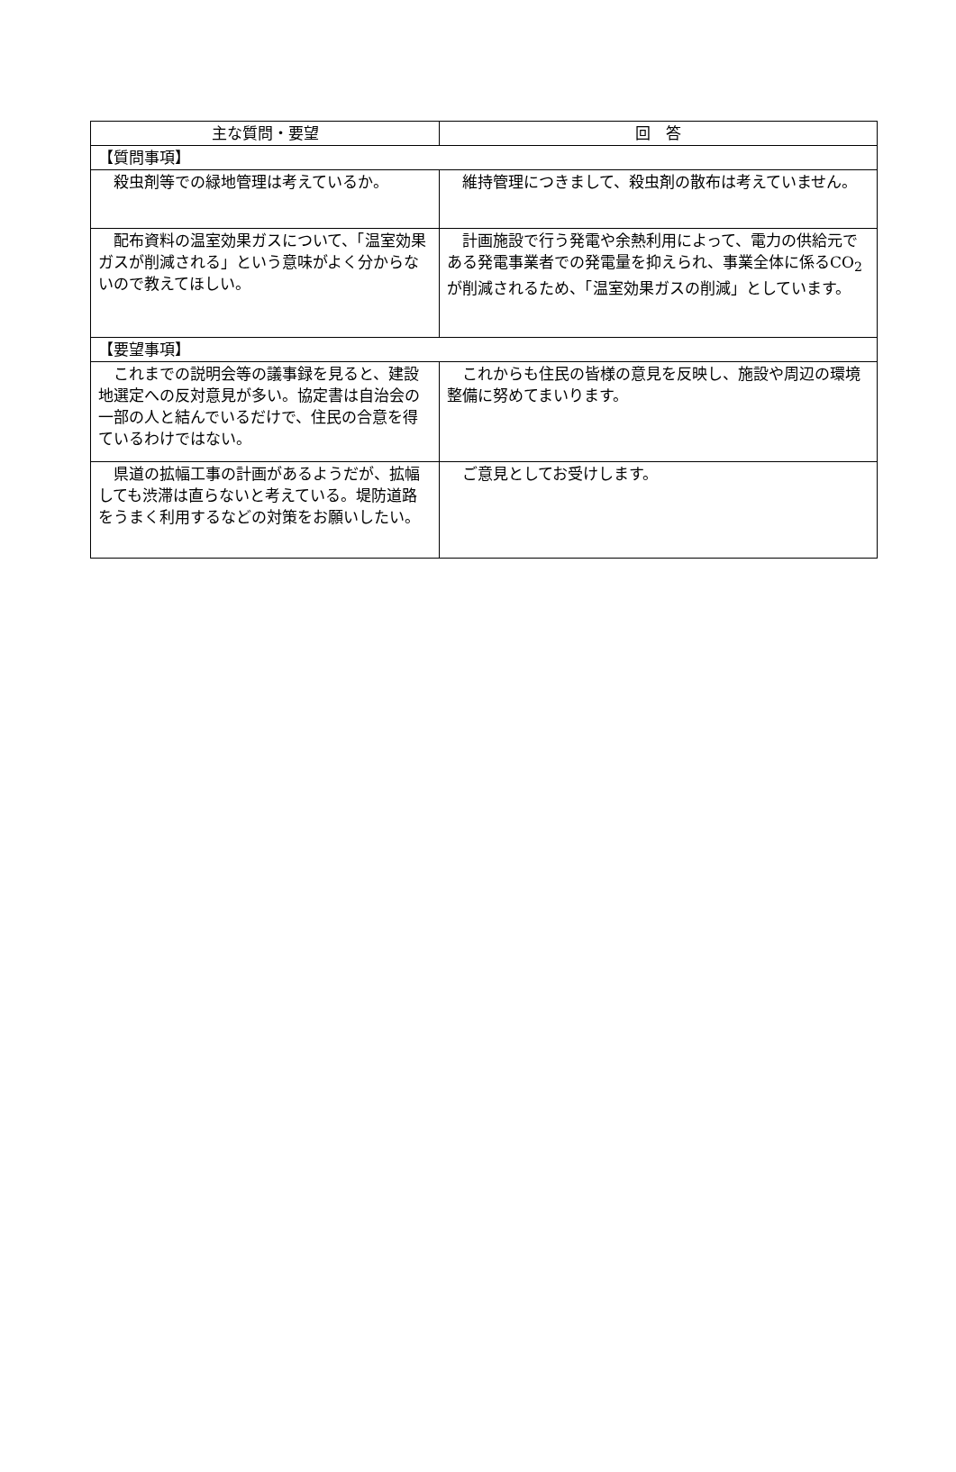| 主な質問・要望 | 回 答 |
| --- | --- |
| 【質問事項】 | |
| 殺虫剤等での緑地管理は考えているか。 | 維持管理につきまして、殺虫剤の散布は考えていません。 |
| 配布資料の温室効果ガスについて、「温室効果ガスが削減される」という意味がよく分からないので教えてほしい。 | 計画施設で行う発電や余熱利用によって、電力の供給元である発電事業者での発電量を抑えられ、事業全体に係るCO<sub>2</sub>が削減されるため、「温室効果ガスの削減」としています。 |
| 【要望事項】 | |
| これまでの説明会等の議事録を見ると、建設地選定への反対意見が多い。協定書は自治会の一部の人と結んでいるだけで、住民の合意を得ているわけではない。 | これからも住民の皆様の意見を反映し、施設や周辺の環境整備に努めてまいります。 |
| 県道の拡幅工事の計画があるようだが、拡幅しても渋滞は直らないと考えている。堤防道路をうまく利用するなどの対策をお願いしたい。 | ご意見としてお受けします。 |